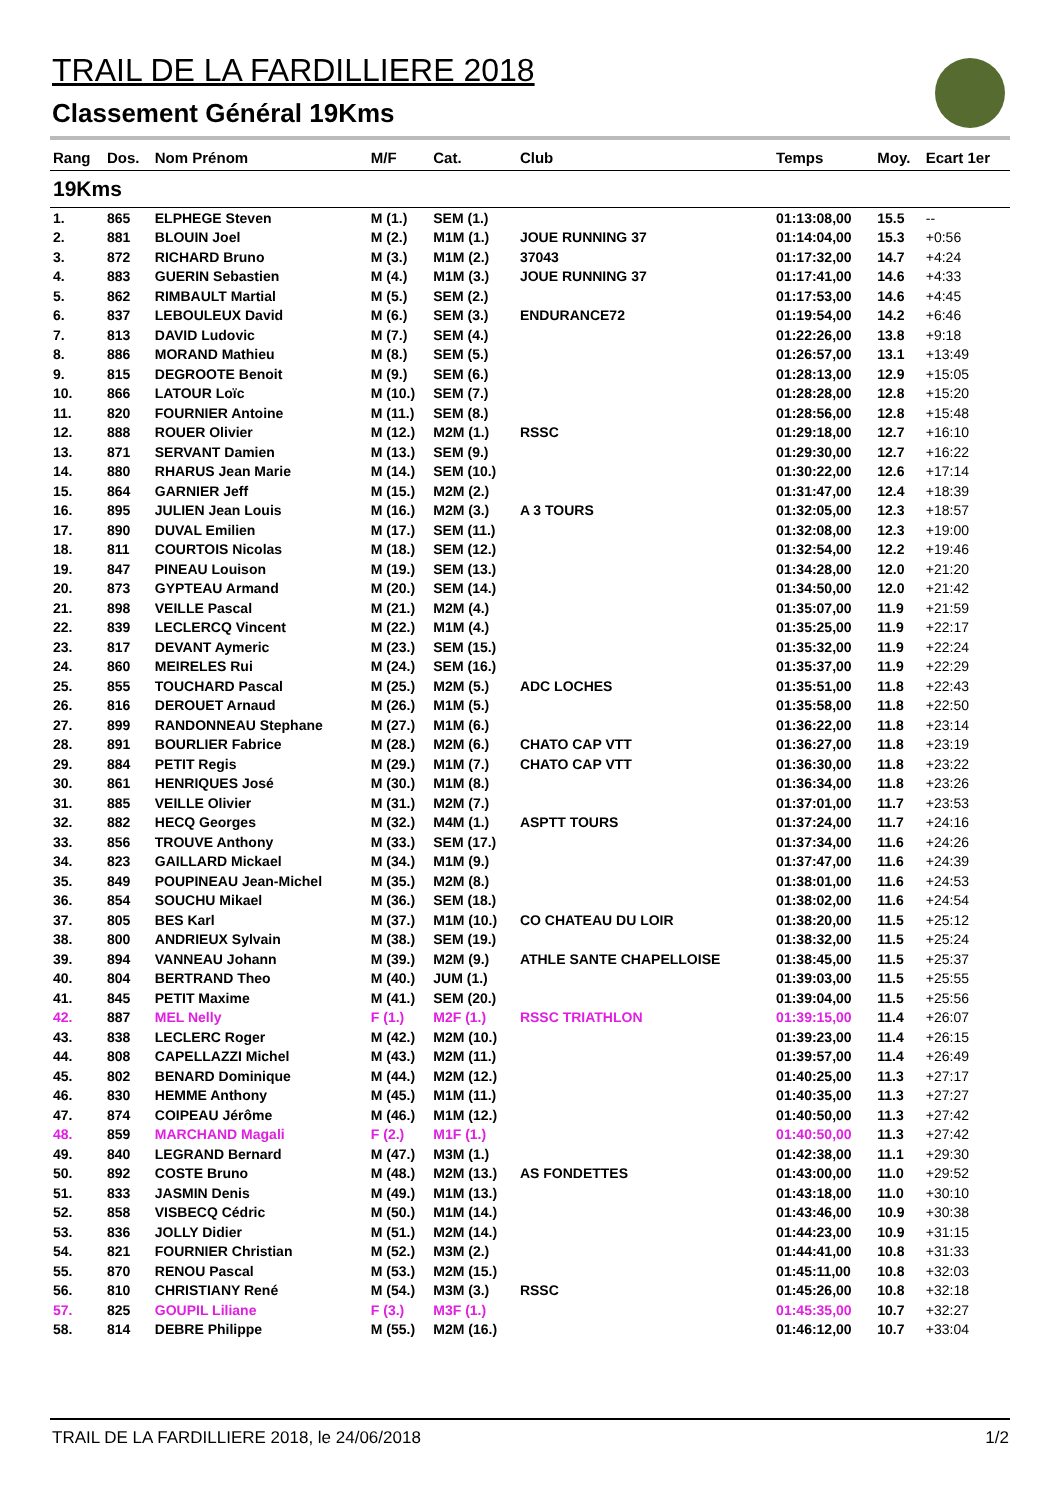TRAIL DE LA FARDILLIERE 2018
Classement Général 19Kms
| Rang | Dos. | Nom Prénom | M/F | Cat. | Club | Temps | Moy. | Ecart 1er |
| --- | --- | --- | --- | --- | --- | --- | --- | --- |
| 19Kms | | | | | | | | |
| 1. | 865 | ELPHEGE Steven | M (1.) | SEM (1.) | | 01:13:08,00 | 15.5 | -- |
| 2. | 881 | BLOUIN Joel | M (2.) | M1M (1.) | JOUE RUNNING 37 | 01:14:04,00 | 15.3 | +0:56 |
| 3. | 872 | RICHARD Bruno | M (3.) | M1M (2.) | 37043 | 01:17:32,00 | 14.7 | +4:24 |
| 4. | 883 | GUERIN Sebastien | M (4.) | M1M (3.) | JOUE RUNNING 37 | 01:17:41,00 | 14.6 | +4:33 |
| 5. | 862 | RIMBAULT Martial | M (5.) | SEM (2.) | | 01:17:53,00 | 14.6 | +4:45 |
| 6. | 837 | LEBOULEUX David | M (6.) | SEM (3.) | ENDURANCE72 | 01:19:54,00 | 14.2 | +6:46 |
| 7. | 813 | DAVID Ludovic | M (7.) | SEM (4.) | | 01:22:26,00 | 13.8 | +9:18 |
| 8. | 886 | MORAND Mathieu | M (8.) | SEM (5.) | | 01:26:57,00 | 13.1 | +13:49 |
| 9. | 815 | DEGROOTE Benoit | M (9.) | SEM (6.) | | 01:28:13,00 | 12.9 | +15:05 |
| 10. | 866 | LATOUR Loïc | M (10.) | SEM (7.) | | 01:28:28,00 | 12.8 | +15:20 |
| 11. | 820 | FOURNIER Antoine | M (11.) | SEM (8.) | | 01:28:56,00 | 12.8 | +15:48 |
| 12. | 888 | ROUER Olivier | M (12.) | M2M (1.) | RSSC | 01:29:18,00 | 12.7 | +16:10 |
| 13. | 871 | SERVANT Damien | M (13.) | SEM (9.) | | 01:29:30,00 | 12.7 | +16:22 |
| 14. | 880 | RHARUS Jean Marie | M (14.) | SEM (10.) | | 01:30:22,00 | 12.6 | +17:14 |
| 15. | 864 | GARNIER Jeff | M (15.) | M2M (2.) | | 01:31:47,00 | 12.4 | +18:39 |
| 16. | 895 | JULIEN Jean Louis | M (16.) | M2M (3.) | A 3 TOURS | 01:32:05,00 | 12.3 | +18:57 |
| 17. | 890 | DUVAL Emilien | M (17.) | SEM (11.) | | 01:32:08,00 | 12.3 | +19:00 |
| 18. | 811 | COURTOIS Nicolas | M (18.) | SEM (12.) | | 01:32:54,00 | 12.2 | +19:46 |
| 19. | 847 | PINEAU Louison | M (19.) | SEM (13.) | | 01:34:28,00 | 12.0 | +21:20 |
| 20. | 873 | GYPTEAU Armand | M (20.) | SEM (14.) | | 01:34:50,00 | 12.0 | +21:42 |
| 21. | 898 | VEILLE Pascal | M (21.) | M2M (4.) | | 01:35:07,00 | 11.9 | +21:59 |
| 22. | 839 | LECLERCQ Vincent | M (22.) | M1M (4.) | | 01:35:25,00 | 11.9 | +22:17 |
| 23. | 817 | DEVANT Aymeric | M (23.) | SEM (15.) | | 01:35:32,00 | 11.9 | +22:24 |
| 24. | 860 | MEIRELES Rui | M (24.) | SEM (16.) | | 01:35:37,00 | 11.9 | +22:29 |
| 25. | 855 | TOUCHARD Pascal | M (25.) | M2M (5.) | ADC LOCHES | 01:35:51,00 | 11.8 | +22:43 |
| 26. | 816 | DEROUET Arnaud | M (26.) | M1M (5.) | | 01:35:58,00 | 11.8 | +22:50 |
| 27. | 899 | RANDONNEAU Stephane | M (27.) | M1M (6.) | | 01:36:22,00 | 11.8 | +23:14 |
| 28. | 891 | BOURLIER Fabrice | M (28.) | M2M (6.) | CHATO CAP VTT | 01:36:27,00 | 11.8 | +23:19 |
| 29. | 884 | PETIT Regis | M (29.) | M1M (7.) | CHATO CAP VTT | 01:36:30,00 | 11.8 | +23:22 |
| 30. | 861 | HENRIQUES José | M (30.) | M1M (8.) | | 01:36:34,00 | 11.8 | +23:26 |
| 31. | 885 | VEILLE Olivier | M (31.) | M2M (7.) | | 01:37:01,00 | 11.7 | +23:53 |
| 32. | 882 | HECQ Georges | M (32.) | M4M (1.) | ASPTT TOURS | 01:37:24,00 | 11.7 | +24:16 |
| 33. | 856 | TROUVE Anthony | M (33.) | SEM (17.) | | 01:37:34,00 | 11.6 | +24:26 |
| 34. | 823 | GAILLARD Mickael | M (34.) | M1M (9.) | | 01:37:47,00 | 11.6 | +24:39 |
| 35. | 849 | POUPINEAU Jean-Michel | M (35.) | M2M (8.) | | 01:38:01,00 | 11.6 | +24:53 |
| 36. | 854 | SOUCHU Mikael | M (36.) | SEM (18.) | | 01:38:02,00 | 11.6 | +24:54 |
| 37. | 805 | BES Karl | M (37.) | M1M (10.) | CO CHATEAU DU LOIR | 01:38:20,00 | 11.5 | +25:12 |
| 38. | 800 | ANDRIEUX Sylvain | M (38.) | SEM (19.) | | 01:38:32,00 | 11.5 | +25:24 |
| 39. | 894 | VANNEAU Johann | M (39.) | M2M (9.) | ATHLE SANTE CHAPELLOISE | 01:38:45,00 | 11.5 | +25:37 |
| 40. | 804 | BERTRAND Theo | M (40.) | JUM (1.) | | 01:39:03,00 | 11.5 | +25:55 |
| 41. | 845 | PETIT Maxime | M (41.) | SEM (20.) | | 01:39:04,00 | 11.5 | +25:56 |
| 42. | 887 | MEL Nelly | F (1.) | M2F (1.) | RSSC TRIATHLON | 01:39:15,00 | 11.4 | +26:07 |
| 43. | 838 | LECLERC Roger | M (42.) | M2M (10.) | | 01:39:23,00 | 11.4 | +26:15 |
| 44. | 808 | CAPELLAZZI Michel | M (43.) | M2M (11.) | | 01:39:57,00 | 11.4 | +26:49 |
| 45. | 802 | BENARD Dominique | M (44.) | M2M (12.) | | 01:40:25,00 | 11.3 | +27:17 |
| 46. | 830 | HEMME Anthony | M (45.) | M1M (11.) | | 01:40:35,00 | 11.3 | +27:27 |
| 47. | 874 | COIPEAU Jérôme | M (46.) | M1M (12.) | | 01:40:50,00 | 11.3 | +27:42 |
| 48. | 859 | MARCHAND Magali | F (2.) | M1F (1.) | | 01:40:50,00 | 11.3 | +27:42 |
| 49. | 840 | LEGRAND Bernard | M (47.) | M3M (1.) | | 01:42:38,00 | 11.1 | +29:30 |
| 50. | 892 | COSTE Bruno | M (48.) | M2M (13.) | AS FONDETTES | 01:43:00,00 | 11.0 | +29:52 |
| 51. | 833 | JASMIN Denis | M (49.) | M1M (13.) | | 01:43:18,00 | 11.0 | +30:10 |
| 52. | 858 | VISBECQ Cédric | M (50.) | M1M (14.) | | 01:43:46,00 | 10.9 | +30:38 |
| 53. | 836 | JOLLY Didier | M (51.) | M2M (14.) | | 01:44:23,00 | 10.9 | +31:15 |
| 54. | 821 | FOURNIER Christian | M (52.) | M3M (2.) | | 01:44:41,00 | 10.8 | +31:33 |
| 55. | 870 | RENOU Pascal | M (53.) | M2M (15.) | | 01:45:11,00 | 10.8 | +32:03 |
| 56. | 810 | CHRISTIANY René | M (54.) | M3M (3.) | RSSC | 01:45:26,00 | 10.8 | +32:18 |
| 57. | 825 | GOUPIL Liliane | F (3.) | M3F (1.) | | 01:45:35,00 | 10.7 | +32:27 |
| 58. | 814 | DEBRE Philippe | M (55.) | M2M (16.) | | 01:46:12,00 | 10.7 | +33:04 |
TRAIL DE LA FARDILLIERE 2018, le 24/06/2018
1/2